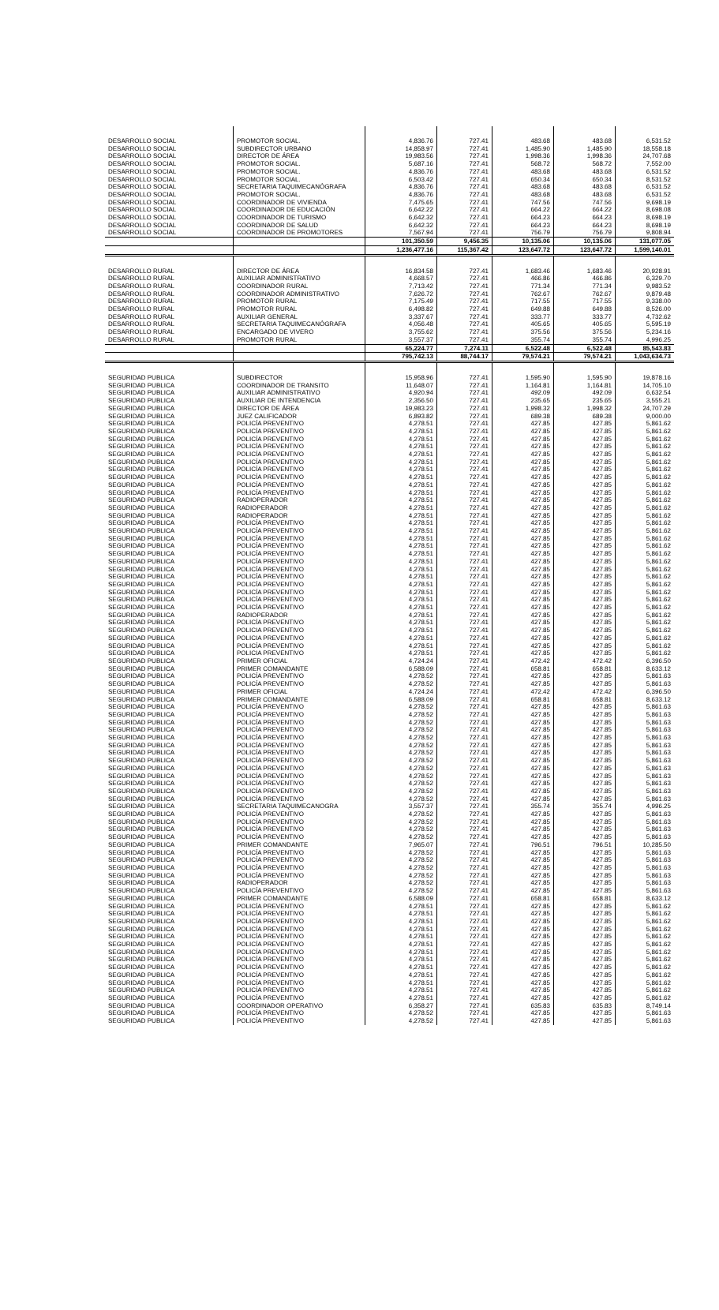| DESARROLLO SOCIAL | PROMOTOR SOCIAL. | 4,836.76 | 727.41 | 483.68 | 483.68 | 6,531.52 |
| DESARROLLO SOCIAL | SUBDIRECTOR URBANO | 14,858.97 | 727.41 | 1,485.90 | 1,485.90 | 18,558.18 |
| DESARROLLO SOCIAL | DIRECTOR DE ÁREA | 19,983.56 | 727.41 | 1,998.36 | 1,998.36 | 24,707.68 |
| DESARROLLO SOCIAL | PROMOTOR SOCIAL. | 5,687.16 | 727.41 | 568.72 | 568.72 | 7,552.00 |
| DESARROLLO SOCIAL | PROMOTOR SOCIAL. | 4,836.76 | 727.41 | 483.68 | 483.68 | 6,531.52 |
| DESARROLLO SOCIAL | PROMOTOR SOCIAL. | 6,503.42 | 727.41 | 650.34 | 650.34 | 8,531.52 |
| DESARROLLO SOCIAL | SECRETARIA TAQUIMECANÓGRAFA | 4,836.76 | 727.41 | 483.68 | 483.68 | 6,531.52 |
| DESARROLLO SOCIAL | PROMOTOR SOCIAL. | 4,836.76 | 727.41 | 483.68 | 483.68 | 6,531.52 |
| DESARROLLO SOCIAL | COORDINADOR DE VIVIENDA | 7,475.65 | 727.41 | 747.56 | 747.56 | 9,698.19 |
| DESARROLLO SOCIAL | COORDINADOR DE EDUCACIÓN | 6,642.22 | 727.41 | 664.22 | 664.22 | 8,698.08 |
| DESARROLLO SOCIAL | COORDINADOR DE TURISMO | 6,642.32 | 727.41 | 664.23 | 664.23 | 8,698.19 |
| DESARROLLO SOCIAL | COORDINADOR DE SALUD | 6,642.32 | 727.41 | 664.23 | 664.23 | 8,698.19 |
| DESARROLLO SOCIAL | COORDINADOR DE PROMOTORES | 7,567.94 | 727.41 | 756.79 | 756.79 | 9,808.94 |
| | | 101,350.59 | 9,456.35 | 10,135.06 | 10,135.06 | 131,077.05 |
| | | 1,236,477.16 | 115,367.42 | 123,647.72 | 123,647.72 | 1,599,140.01 |
| DESARROLLO RURAL | DIRECTOR DE ÁREA | 16,834.58 | 727.41 | 1,683.46 | 1,683.46 | 20,928.91 |
| DESARROLLO RURAL | AUXILIAR ADMINISTRATIVO | 4,668.57 | 727.41 | 466.86 | 466.86 | 6,329.70 |
| DESARROLLO RURAL | COORDINADOR RURAL | 7,713.42 | 727.41 | 771.34 | 771.34 | 9,983.52 |
| DESARROLLO RURAL | COORDINADOR ADMINISTRATIVO | 7,626.72 | 727.41 | 762.67 | 762.67 | 9,879.48 |
| DESARROLLO RURAL | PROMOTOR RURAL | 7,175.49 | 727.41 | 717.55 | 717.55 | 9,338.00 |
| DESARROLLO RURAL | PROMOTOR RURAL | 6,498.82 | 727.41 | 649.88 | 649.88 | 8,526.00 |
| DESARROLLO RURAL | AUXILIAR GENERAL | 3,337.67 | 727.41 | 333.77 | 333.77 | 4,732.62 |
| DESARROLLO RURAL | SECRETARIA TAQUIMECANÓGRAFA | 4,056.48 | 727.41 | 405.65 | 405.65 | 5,595.19 |
| DESARROLLO RURAL | ENCARGADO DE VIVERO | 3,755.62 | 727.41 | 375.56 | 375.56 | 5,234.16 |
| DESARROLLO RURAL | PROMOTOR RURAL | 3,557.37 | 727.41 | 355.74 | 355.74 | 4,996.25 |
| | | 65,224.77 | 7,274.11 | 6,522.48 | 6,522.48 | 85,543.83 |
| | | 795,742.13 | 88,744.17 | 79,574.21 | 79,574.21 | 1,043,634.73 |
| SEGURIDAD PUBLICA | SUBDIRECTOR | 15,958.96 | 727.41 | 1,595.90 | 1,595.90 | 19,878.16 |
| SEGURIDAD PUBLICA | COORDINADOR DE TRANSITO | 11,648.07 | 727.41 | 1,164.81 | 1,164.81 | 14,705.10 |
| SEGURIDAD PUBLICA | AUXILIAR ADMINISTRATIVO | 4,920.94 | 727.41 | 492.09 | 492.09 | 6,632.54 |
| SEGURIDAD PUBLICA | AUXILIAR DE INTENDENCIA | 2,356.50 | 727.41 | 235.65 | 235.65 | 3,555.21 |
| SEGURIDAD PUBLICA | DIRECTOR DE ÁREA | 19,983.23 | 727.41 | 1,998.32 | 1,998.32 | 24,707.29 |
| SEGURIDAD PUBLICA | JUEZ CALIFICADOR | 6,893.82 | 727.41 | 689.38 | 689.38 | 9,000.00 |
| SEGURIDAD PUBLICA | POLICÍA PREVENTIVO | 4,278.51 | 727.41 | 427.85 | 427.85 | 5,861.62 |
| SEGURIDAD PUBLICA | POLICÍA PREVENTIVO | 4,278.51 | 727.41 | 427.85 | 427.85 | 5,861.62 |
| SEGURIDAD PUBLICA | POLICÍA PREVENTIVO | 4,278.51 | 727.41 | 427.85 | 427.85 | 5,861.62 |
| SEGURIDAD PUBLICA | POLICÍA PREVENTIVO | 4,278.51 | 727.41 | 427.85 | 427.85 | 5,861.62 |
| SEGURIDAD PUBLICA | POLICÍA PREVENTIVO | 4,278.51 | 727.41 | 427.85 | 427.85 | 5,861.62 |
| SEGURIDAD PUBLICA | POLICÍA PREVENTIVO | 4,278.51 | 727.41 | 427.85 | 427.85 | 5,861.62 |
| SEGURIDAD PUBLICA | POLICÍA PREVENTIVO | 4,278.51 | 727.41 | 427.85 | 427.85 | 5,861.62 |
| SEGURIDAD PUBLICA | POLICÍA PREVENTIVO | 4,278.51 | 727.41 | 427.85 | 427.85 | 5,861.62 |
| SEGURIDAD PUBLICA | POLICÍA PREVENTIVO | 4,278.51 | 727.41 | 427.85 | 427.85 | 5,861.62 |
| SEGURIDAD PUBLICA | POLICÍA PREVENTIVO | 4,278.51 | 727.41 | 427.85 | 427.85 | 5,861.62 |
| SEGURIDAD PUBLICA | RADIOPERADOR | 4,278.51 | 727.41 | 427.85 | 427.85 | 5,861.62 |
| SEGURIDAD PUBLICA | RADIOPERADOR | 4,278.51 | 727.41 | 427.85 | 427.85 | 5,861.62 |
| SEGURIDAD PUBLICA | RADIOPERADOR | 4,278.51 | 727.41 | 427.85 | 427.85 | 5,861.62 |
| SEGURIDAD PUBLICA | POLICÍA PREVENTIVO | 4,278.51 | 727.41 | 427.85 | 427.85 | 5,861.62 |
| SEGURIDAD PUBLICA | POLICÍA PREVENTIVO | 4,278.51 | 727.41 | 427.85 | 427.85 | 5,861.62 |
| SEGURIDAD PUBLICA | POLICÍA PREVENTIVO | 4,278.51 | 727.41 | 427.85 | 427.85 | 5,861.62 |
| SEGURIDAD PUBLICA | POLICÍA PREVENTIVO | 4,278.51 | 727.41 | 427.85 | 427.85 | 5,861.62 |
| SEGURIDAD PUBLICA | POLICÍA PREVENTIVO | 4,278.51 | 727.41 | 427.85 | 427.85 | 5,861.62 |
| SEGURIDAD PUBLICA | POLICÍA PREVENTIVO | 4,278.51 | 727.41 | 427.85 | 427.85 | 5,861.62 |
| SEGURIDAD PUBLICA | POLICÍA PREVENTIVO | 4,278.51 | 727.41 | 427.85 | 427.85 | 5,861.62 |
| SEGURIDAD PUBLICA | POLICÍA PREVENTIVO | 4,278.51 | 727.41 | 427.85 | 427.85 | 5,861.62 |
| SEGURIDAD PUBLICA | POLICÍA PREVENTIVO | 4,278.51 | 727.41 | 427.85 | 427.85 | 5,861.62 |
| SEGURIDAD PUBLICA | POLICÍA PREVENTIVO | 4,278.51 | 727.41 | 427.85 | 427.85 | 5,861.62 |
| SEGURIDAD PUBLICA | POLICÍA PREVENTIVO | 4,278.51 | 727.41 | 427.85 | 427.85 | 5,861.62 |
| SEGURIDAD PUBLICA | POLICÍA PREVENTIVO | 4,278.51 | 727.41 | 427.85 | 427.85 | 5,861.62 |
| SEGURIDAD PUBLICA | RADIOPERADOR | 4,278.51 | 727.41 | 427.85 | 427.85 | 5,861.62 |
| SEGURIDAD PUBLICA | POLICÍA PREVENTIVO | 4,278.51 | 727.41 | 427.85 | 427.85 | 5,861.62 |
| SEGURIDAD PUBLICA | POLICIA PREVENTIVO | 4,278.51 | 727.41 | 427.85 | 427.85 | 5,861.62 |
| SEGURIDAD PUBLICA | POLICIA PREVENTIVO | 4,278.51 | 727.41 | 427.85 | 427.85 | 5,861.62 |
| SEGURIDAD PUBLICA | POLICÍA PREVENTIVO | 4,278.51 | 727.41 | 427.85 | 427.85 | 5,861.62 |
| SEGURIDAD PUBLICA | POLICIA PREVENTIVO | 4,278.51 | 727.41 | 427.85 | 427.85 | 5,861.62 |
| SEGURIDAD PUBLICA | PRIMER OFICIAL | 4,724.24 | 727.41 | 472.42 | 472.42 | 6,396.50 |
| SEGURIDAD PUBLICA | PRIMER COMANDANTE | 6,588.09 | 727.41 | 658.81 | 658.81 | 8,633.12 |
| SEGURIDAD PUBLICA | POLICÍA PREVENTIVO | 4,278.52 | 727.41 | 427.85 | 427.85 | 5,861.63 |
| SEGURIDAD PUBLICA | POLICÍA PREVENTIVO | 4,278.52 | 727.41 | 427.85 | 427.85 | 5,861.63 |
| SEGURIDAD PUBLICA | PRIMER OFICIAL | 4,724.24 | 727.41 | 472.42 | 472.42 | 6,396.50 |
| SEGURIDAD PUBLICA | PRIMER COMANDANTE | 6,588.09 | 727.41 | 658.81 | 658.81 | 8,633.12 |
| SEGURIDAD PUBLICA | POLICÍA PREVENTIVO | 4,278.52 | 727.41 | 427.85 | 427.85 | 5,861.63 |
| SEGURIDAD PUBLICA | POLICÍA PREVENTIVO | 4,278.52 | 727.41 | 427.85 | 427.85 | 5,861.63 |
| SEGURIDAD PUBLICA | POLICÍA PREVENTIVO | 4,278.52 | 727.41 | 427.85 | 427.85 | 5,861.63 |
| SEGURIDAD PUBLICA | POLICÍA PREVENTIVO | 4,278.52 | 727.41 | 427.85 | 427.85 | 5,861.63 |
| SEGURIDAD PUBLICA | POLICÍA PREVENTIVO | 4,278.52 | 727.41 | 427.85 | 427.85 | 5,861.63 |
| SEGURIDAD PUBLICA | POLICÍA PREVENTIVO | 4,278.52 | 727.41 | 427.85 | 427.85 | 5,861.63 |
| SEGURIDAD PUBLICA | POLICÍA PREVENTIVO | 4,278.52 | 727.41 | 427.85 | 427.85 | 5,861.63 |
| SEGURIDAD PUBLICA | POLICÍA PREVENTIVO | 4,278.52 | 727.41 | 427.85 | 427.85 | 5,861.63 |
| SEGURIDAD PUBLICA | POLICÍA PREVENTIVO | 4,278.52 | 727.41 | 427.85 | 427.85 | 5,861.63 |
| SEGURIDAD PUBLICA | POLICÍA PREVENTIVO | 4,278.52 | 727.41 | 427.85 | 427.85 | 5,861.63 |
| SEGURIDAD PUBLICA | POLICÍA PREVENTIVO | 4,278.52 | 727.41 | 427.85 | 427.85 | 5,861.63 |
| SEGURIDAD PUBLICA | POLICÍA PREVENTIVO | 4,278.52 | 727.41 | 427.85 | 427.85 | 5,861.63 |
| SEGURIDAD PUBLICA | POLICÍA PREVENTIVO | 4,278.52 | 727.41 | 427.85 | 427.85 | 5,861.63 |
| SEGURIDAD PUBLICA | SECRETARIA TAQUIMECANOGRA | 3,557.37 | 727.41 | 355.74 | 355.74 | 4,996.25 |
| SEGURIDAD PUBLICA | POLICÍA PREVENTIVO | 4,278.52 | 727.41 | 427.85 | 427.85 | 5,861.63 |
| SEGURIDAD PUBLICA | POLICÍA PREVENTIVO | 4,278.52 | 727.41 | 427.85 | 427.85 | 5,861.63 |
| SEGURIDAD PUBLICA | POLICÍA PREVENTIVO | 4,278.52 | 727.41 | 427.85 | 427.85 | 5,861.63 |
| SEGURIDAD PUBLICA | POLICÍA PREVENTIVO | 4,278.52 | 727.41 | 427.85 | 427.85 | 5,861.63 |
| SEGURIDAD PUBLICA | PRIMER COMANDANTE | 7,965.07 | 727.41 | 796.51 | 796.51 | 10,285.50 |
| SEGURIDAD PUBLICA | POLICÍA PREVENTIVO | 4,278.52 | 727.41 | 427.85 | 427.85 | 5,861.63 |
| SEGURIDAD PUBLICA | POLICÍA PREVENTIVO | 4,278.52 | 727.41 | 427.85 | 427.85 | 5,861.63 |
| SEGURIDAD PUBLICA | POLICÍA PREVENTIVO | 4,278.52 | 727.41 | 427.85 | 427.85 | 5,861.63 |
| SEGURIDAD PUBLICA | POLICÍA PREVENTIVO | 4,278.52 | 727.41 | 427.85 | 427.85 | 5,861.63 |
| SEGURIDAD PUBLICA | RADIOPERADOR | 4,278.52 | 727.41 | 427.85 | 427.85 | 5,861.63 |
| SEGURIDAD PUBLICA | POLICÍA PREVENTIVO | 4,278.52 | 727.41 | 427.85 | 427.85 | 5,861.63 |
| SEGURIDAD PUBLICA | PRIMER COMANDANTE | 6,588.09 | 727.41 | 658.81 | 658.81 | 8,633.12 |
| SEGURIDAD PUBLICA | POLICÍA PREVENTIVO | 4,278.51 | 727.41 | 427.85 | 427.85 | 5,861.62 |
| SEGURIDAD PUBLICA | POLICÍA PREVENTIVO | 4,278.51 | 727.41 | 427.85 | 427.85 | 5,861.62 |
| SEGURIDAD PUBLICA | POLICÍA PREVENTIVO | 4,278.51 | 727.41 | 427.85 | 427.85 | 5,861.62 |
| SEGURIDAD PUBLICA | POLICÍA PREVENTIVO | 4,278.51 | 727.41 | 427.85 | 427.85 | 5,861.62 |
| SEGURIDAD PUBLICA | POLICÍA PREVENTIVO | 4,278.51 | 727.41 | 427.85 | 427.85 | 5,861.62 |
| SEGURIDAD PUBLICA | POLICÍA PREVENTIVO | 4,278.51 | 727.41 | 427.85 | 427.85 | 5,861.62 |
| SEGURIDAD PUBLICA | POLICÍA PREVENTIVO | 4,278.51 | 727.41 | 427.85 | 427.85 | 5,861.62 |
| SEGURIDAD PUBLICA | POLICÍA PREVENTIVO | 4,278.51 | 727.41 | 427.85 | 427.85 | 5,861.62 |
| SEGURIDAD PUBLICA | POLICÍA PREVENTIVO | 4,278.51 | 727.41 | 427.85 | 427.85 | 5,861.62 |
| SEGURIDAD PUBLICA | POLICÍA PREVENTIVO | 4,278.51 | 727.41 | 427.85 | 427.85 | 5,861.62 |
| SEGURIDAD PUBLICA | POLICÍA PREVENTIVO | 4,278.51 | 727.41 | 427.85 | 427.85 | 5,861.62 |
| SEGURIDAD PUBLICA | POLICÍA PREVENTIVO | 4,278.51 | 727.41 | 427.85 | 427.85 | 5,861.62 |
| SEGURIDAD PUBLICA | POLICÍA PREVENTIVO | 4,278.51 | 727.41 | 427.85 | 427.85 | 5,861.62 |
| SEGURIDAD PUBLICA | COORDINADOR OPERATIVO | 6,358.27 | 727.41 | 635.83 | 635.83 | 8,749.14 |
| SEGURIDAD PUBLICA | POLICÍA PREVENTIVO | 4,278.52 | 727.41 | 427.85 | 427.85 | 5,861.63 |
| SEGURIDAD PUBLICA | POLICÍA PREVENTIVO | 4,278.52 | 727.41 | 427.85 | 427.85 | 5,861.63 |